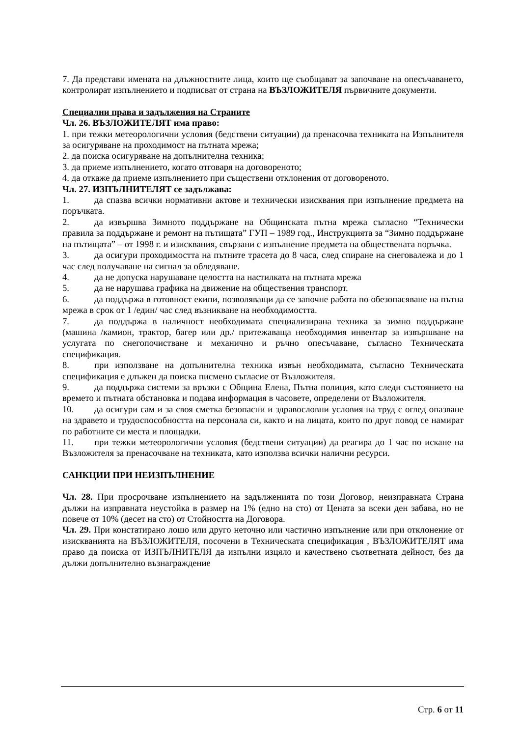7. Да представи имената на длъжностните лица, които ще съобщават за започване на опесъчаването, контролират изпълнението и подписват от страна на ВЪЗЛОЖИТЕЛЯ първичните документи.
Специални права и задължения на Страните
Чл. 26. ВЪЗЛОЖИТЕЛЯТ има право:
1. при тежки метеорологични условия (бедствени ситуации) да пренасочва техниката на Изпълнителя за осигуряване на проходимост на пътната мрежа;
2. да поиска осигуряване на допълнителна техника;
3. да приеме изпълнението, когато отговаря на договореното;
4. да откаже да приеме изпълнението при съществени отклонения от договореното.
Чл. 27. ИЗПЪЛНИТЕЛЯТ се задължава:
1. да спазва всички нормативни актове и технически изисквания при изпълнение предмета на поръчката.
2. да извършва Зимното поддържане на Общинската пътна мрежа съгласно “Технически правила за поддържане и ремонт на пътищата” ГУП – 1989 год., Инструкцията за “Зимно поддържане на пътищата” – от 1998 г. и изисквания, свързани с изпълнение предмета на обществената поръчка.
3. да осигури проходимостта на пътните трасета до 8 часа, след спиране на снеговалежа и до 1 час след получаване на сигнал за обледяване.
4. да не допуска нарушаване целостта на настилката на пътната мрежа
5. да не нарушава графика на движение на обществения транспорт.
6. да поддържа в готовност екипи, позволяващи да се започне работа по обезопасяване на пътна мрежа в срок от 1 /един/ час след възникване на необходимостта.
7. да поддържа в наличност необходимата специализирана техника за зимно поддържане (машина /камион, трактор, багер или др./ притежаваща необходимия инвентар за извършване на услугата по снегопочистване и механично и ръчно опесъчаване, съгласно Техническата спецификация.
8. при използване на допълнителна техника извън необходимата, съгласно Техническата спецификация е длъжен да поиска писмено съгласие от Възложителя.
9. да поддържа системи за връзки с Община Елена, Пътна полиция, като следи състоянието на времето и пътната обстановка и подава информация в часовете, определени от Възложителя.
10. да осигури сам и за своя сметка безопасни и здравословни условия на труд с оглед опазване на здравето и трудоспособността на персонала си, както и на лицата, които по друг повод се намират по работните си места и площадки.
11. при тежки метеорологични условия (бедствени ситуации) да реагира до 1 час по искане на Възложителя за пренасочване на техниката, като използва всички налични ресурси.
САНКЦИИ ПРИ НЕИЗПЪЛНЕНИЕ
Чл. 28. При просрочване изпълнението на задълженията по този Договор, неизправната Страна дължи на изправната неустойка в размер на 1% (едно на сто) от Цената за всеки ден забава, но не повече от 10% (десет на сто) от Стойността на Договора.
Чл. 29. При констатирано лошо или друго неточно или частично изпълнение или при отклонение от изискванията на ВЪЗЛОЖИТЕЛЯ, посочени в Техническата спецификация , ВЪЗЛОЖИТЕЛЯТ има право да поиска от ИЗПЪЛНИТЕЛЯ да изпълни изцяло и качествено съответната дейност, без да дължи допълнително възнаграждение
Стр. 6 от 11